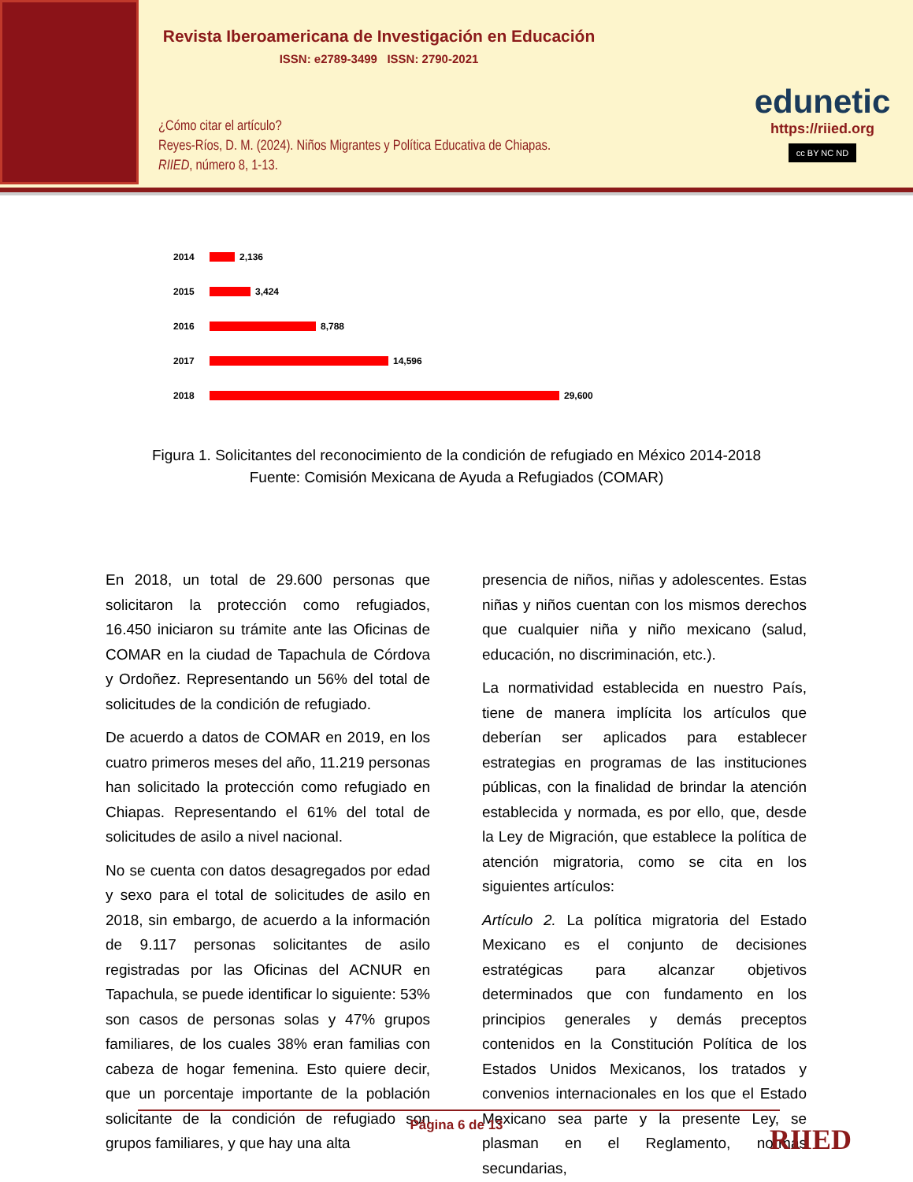Revista Iberoamericana de Investigación en Educación
ISSN: e2789-3499 ISSN: 2790-2021
¿Cómo citar el artículo?
Reyes-Ríos, D. M. (2024). Niños Migrantes y Política Educativa de Chiapas.
RIIED, número 8, 1-13.
edunetic
https://riied.org
cc BY NC ND
2014 2,136
2015 3,424
2016 8,788
2017 14,596
2018 29,600
Figura 1. Solicitantes del reconocimiento de la condición de refugiado en México 2014-2018
Fuente: Comisión Mexicana de Ayuda a Refugiados (COMAR)
En 2018, un total de 29.600 personas que solicitaron la protección como refugiados, 16.450 iniciaron su trámite ante las Oficinas de COMAR en la ciudad de Tapachula de Córdova y Ordoñez. Representando un 56% del total de solicitudes de la condición de refugiado.
De acuerdo a datos de COMAR en 2019, en los cuatro primeros meses del año, 11.219 personas han solicitado la protección como refugiado en Chiapas. Representando el 61% del total de solicitudes de asilo a nivel nacional.
No se cuenta con datos desagregados por edad y sexo para el total de solicitudes de asilo en 2018, sin embargo, de acuerdo a la información de 9.117 personas solicitantes de asilo registradas por las Oficinas del ACNUR en Tapachula, se puede identificar lo siguiente: 53% son casos de personas solas y 47% grupos familiares, de los cuales 38% eran familias con cabeza de hogar femenina. Esto quiere decir, que un porcentaje importante de la población solicitante de la condición de refugiado son grupos familiares, y que hay una alta
presencia de niños, niñas y adolescentes. Estas niñas y niños cuentan con los mismos derechos que cualquier niña y niño mexicano (salud, educación, no discriminación, etc.).
La normatividad establecida en nuestro País, tiene de manera implícita los artículos que deberían ser aplicados para establecer estrategias en programas de las instituciones públicas, con la finalidad de brindar la atención establecida y normada, es por ello, que, desde la Ley de Migración, que establece la política de atención migratoria, como se cita en los siguientes artículos:
Artículo 2. La política migratoria del Estado Mexicano es el conjunto de decisiones estratégicas para alcanzar objetivos determinados que con fundamento en los principios generales y demás preceptos contenidos en la Constitución Política de los Estados Unidos Mexicanos, los tratados y convenios internacionales en los que el Estado Mexicano sea parte y la presente Ley, se plasman en el Reglamento, normas secundarias,
Página 6 de 13 RIIED